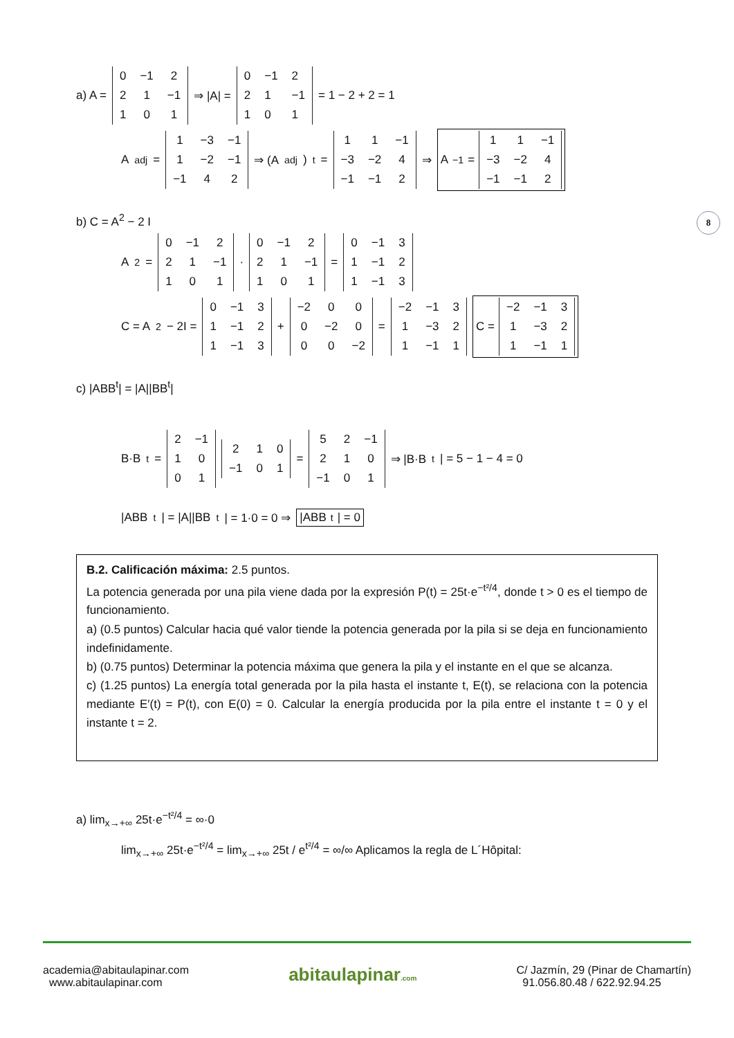8
a) A =
| 0 | −1 | 2 |
| 2 | 1 | −1 |
| 1 | 0 | 1 |
⇒ |A| =
| 0 | −1 | 2 |
| 2 | 1 | −1 |
| 1 | 0 | 1 |
= 1 − 2 + 2 = 1
A<sup>adj</sup> =
| 1 | −3 | −1 |
| 1 | −2 | −1 |
| −1 | 4 | 2 |
⇒ (A<sup>adj</sup>)<sup>t</sup> =
| 1 | 1 | −1 |
| −3 | −2 | 4 |
| −1 | −1 | 2 |
⇒ A<sup>−1</sup> =
| 1 | 1 | −1 |
| −3 | −2 | 4 |
| −1 | −1 | 2 |
b) C = A<sup>2</sup> − 2 I
A<sup>2</sup> =
| 0 | −1 | 2 |
| 2 | 1 | −1 |
| 1 | 0 | 1 |
·
| 0 | −1 | 2 |
| 2 | 1 | −1 |
| 1 | 0 | 1 |
=
| 0 | −1 | 3 |
| 1 | −1 | 2 |
| 1 | −1 | 3 |
C = A<sup>2</sup> − 2I =
| 0 | −1 | 3 |
| 1 | −1 | 2 |
| 1 | −1 | 3 |
+
| −2 | 0 | 0 |
| 0 | −2 | 0 |
| 0 | 0 | −2 |
=
| −2 | −1 | 3 |
| 1 | −3 | 2 |
| 1 | −1 | 1 |
C =
| −2 | −1 | 3 |
| 1 | −3 | 2 |
| 1 | −1 | 1 |
c) |ABB<sup>t</sup>| = |A||BB<sup>t</sup>|
B·B<sup>t</sup> =
| 2 | −1 |
| 1 | 0 |
| 0 | 1 |
| 2 | 1 | 0 |
| −1 | 0 | 1 |
=
| 5 | 2 | −1 |
| 2 | 1 | 0 |
| −1 | 0 | 1 |
⇒ |B·B<sup>t</sup>| = 5 − 1 − 4 = 0
|ABB<sup>t</sup>| = |A||BB<sup>t</sup>| = 1·0 = 0 ⇒ |ABB<sup>t</sup>| = 0
B.2. Calificación máxima: 2.5 puntos.
La potencia generada por una pila viene dada por la expresión P(t) = 25t·e<sup>−t²/4</sup>, donde t > 0 es el tiempo de funcionamiento.
a) (0.5 puntos) Calcular hacia qué valor tiende la potencia generada por la pila si se deja en funcionamiento indefinidamente.
b) (0.75 puntos) Determinar la potencia máxima que genera la pila y el instante en el que se alcanza.
c) (1.25 puntos) La energía total generada por la pila hasta el instante t, E(t), se relaciona con la potencia mediante E′(t) = P(t), con E(0) = 0. Calcular la energía producida por la pila entre el instante t = 0 y el instante t = 2.
a) lim<sub>x→+∞</sub> 25t·e<sup>−t²/4</sup> = ∞·0
lim<sub>x→+∞</sub> 25t·e<sup>−t²/4</sup> = lim<sub>x→+∞</sub> 25t / e<sup>t²/4</sup> = ∞/∞ Aplicamos la regla de L´Hôpital:
academia@abitaulapinar.com
www.abitaulapinar.com
abitaulapinar.com
C/ Jazmín, 29 (Pinar de Chamartín)
91.056.80.48 / 622.92.94.25